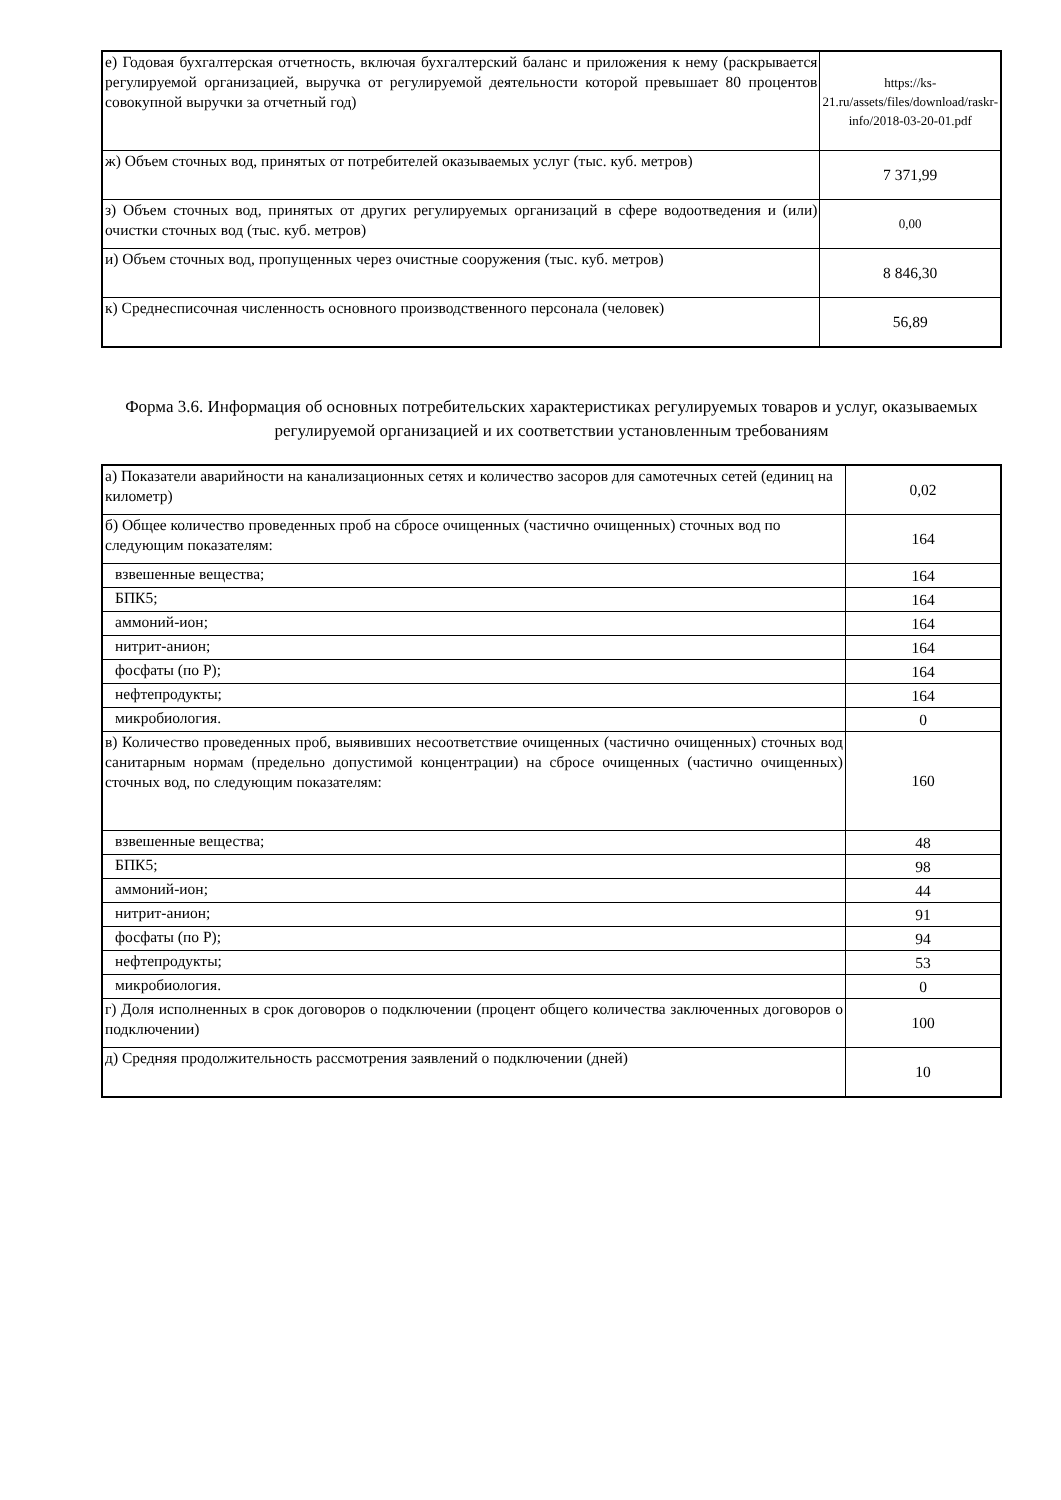| е) Годовая бухгалтерская отчетность, включая бухгалтерский баланс и приложения к нему (раскрывается регулируемой организацией, выручка от регулируемой деятельности которой превышает 80 процентов совокупной выручки за отчетный год) | https://ks-21.ru/assets/files/download/raskr-info/2018-03-20-01.pdf |
| ж) Объем сточных вод, принятых от потребителей оказываемых услуг (тыс. куб. метров) | 7 371,99 |
| з) Объем сточных вод, принятых от других регулируемых организаций в сфере водоотведения и (или) очистки сточных вод (тыс. куб. метров) | 0,00 |
| и) Объем сточных вод, пропущенных через очистные сооружения (тыс. куб. метров) | 8 846,30 |
| к) Среднесписочная численность основного производственного персонала (человек) | 56,89 |
Форма 3.6. Информация об основных потребительских характеристиках регулируемых товаров и услуг, оказываемых регулируемой организацией и их соответствии установленным требованиям
| а) Показатели аварийности на канализационных сетях и количество засоров для самотечных сетей (единиц на километр) | 0,02 |
| б) Общее количество проведенных проб на сбросе очищенных (частично очищенных) сточных вод по следующим показателям: | 164 |
| взвешенные вещества; | 164 |
| БПК5; | 164 |
| аммоний-ион; | 164 |
| нитрит-анион; | 164 |
| фосфаты (по Р); | 164 |
| нефтепродукты; | 164 |
| микробиология. | 0 |
| в) Количество проведенных проб, выявивших несоответствие очищенных (частично очищенных) сточных вод санитарным нормам (предельно допустимой концентрации) на сбросе очищенных (частично очищенных) сточных вод, по следующим показателям: | 160 |
| взвешенные вещества; | 48 |
| БПК5; | 98 |
| аммоний-ион; | 44 |
| нитрит-анион; | 91 |
| фосфаты (по Р); | 94 |
| нефтепродукты; | 53 |
| микробиология. | 0 |
| г) Доля исполненных в срок договоров о подключении (процент общего количества заключенных договоров о подключении) | 100 |
| д) Средняя продолжительность рассмотрения заявлений о подключении (дней) | 10 |